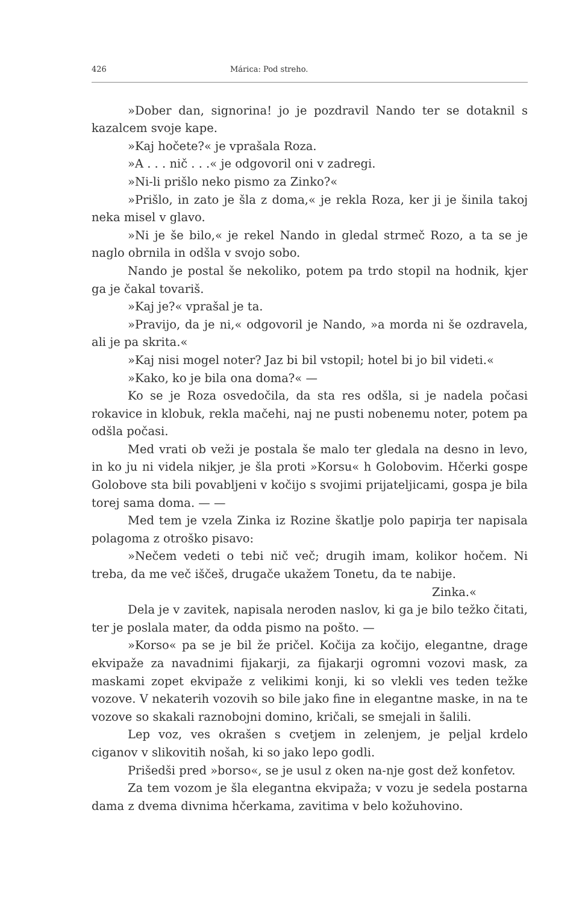426 Márica: Pod streho.
»Dober dan, signorina! jo je pozdravil Nando ter se dotaknil s kazalcem svoje kape.
»Kaj hočete?« je vprašala Roza.
»A . . . nič . . .« je odgovoril oni v zadregi.
»Ni-li prišlo neko pismo za Zinko?«
»Prišlo, in zato je šla z doma,« je rekla Roza, ker ji je šinila takoj neka misel v glavo.
»Ni je še bilo,« je rekel Nando in gledal strmeč Rozo, a ta se je naglo obrnila in odšla v svojo sobo.
Nando je postal še nekoliko, potem pa trdo stopil na hodnik, kjer ga je čakal tovariš.
»Kaj je?« vprašal je ta.
»Pravijo, da je ni,« odgovoril je Nando, »a morda ni še ozdravela, ali je pa skrita.«
»Kaj nisi mogel noter? Jaz bi bil vstopil; hotel bi jo bil videti.«
»Kako, ko je bila ona doma?« —
Ko se je Roza osvedočila, da sta res odšla, si je nadela počasi rokavice in klobuk, rekla mačehi, naj ne pusti nobenemu noter, potem pa odšla počasi.
Med vrati ob veži je postala še malo ter gledala na desno in levo, in ko ju ni videla nikjer, je šla proti »Korsu« h Golobovim. Hčerki gospe Golobove sta bili povabljeni v kočijo s svojimi prijateljicami, gospa je bila torej sama doma. — —
Med tem je vzela Zinka iz Rozine škatlje polo papirja ter napisala polagoma z otroško pisavo:
»Nečem vedeti o tebi nič več; drugih imam, kolikor hočem. Ni treba, da me več iščeš, drugače ukažem Tonetu, da te nabije.
Zinka.«
Dela je v zavitek, napisala neroden naslov, ki ga je bilo težko čitati, ter je poslala mater, da odda pismo na pošto. —
»Korso« pa se je bil že pričel. Kočija za kočijo, elegantne, drage ekvipaže za navadnimi fijakarji, za fijakarji ogromni vozovi mask, za maskami zopet ekvipaže z velikimi konji, ki so vlekli ves teden težke vozove. V nekaterih vozovih so bile jako fine in elegantne maske, in na te vozove so skakali raznobojni domino, kričali, se smejali in šalili.
Lep voz, ves okrašen s cvetjem in zelenjem, je peljal krdelo ciganov v slikovitih nošah, ki so jako lepo godli.
Prišedši pred »borso«, se je usul z oken na-nje gost dež konfetov.
Za tem vozom je šla elegantna ekvipaža; v vozu je sedela postarna dama z dvema divnima hčerkama, zavitima v belo kožuhovino.